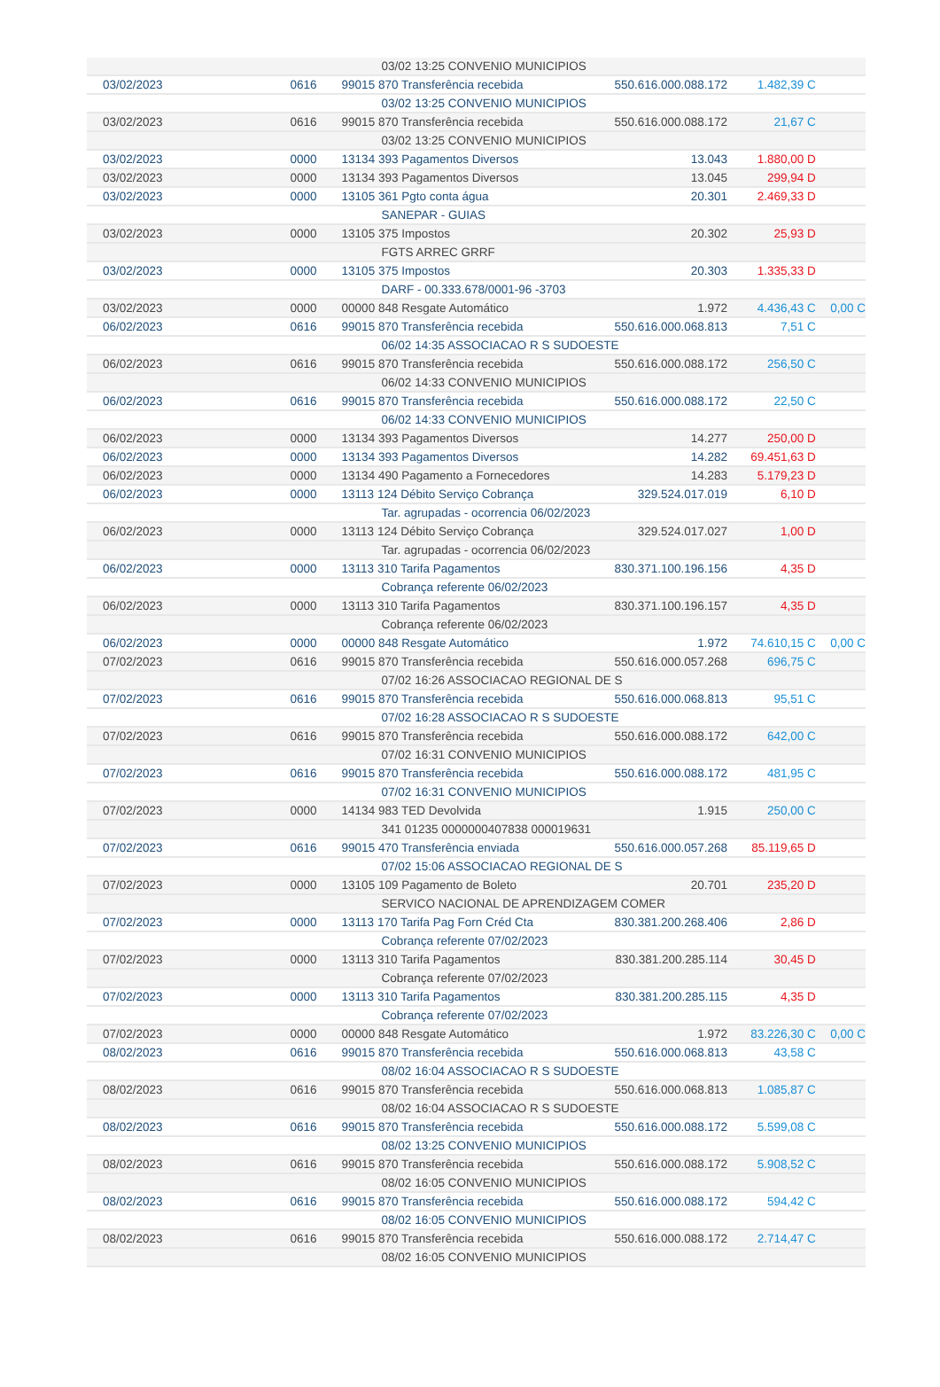| | | 03/02 13:25 CONVENIO MUNICIPIOS | | | |
| 03/02/2023 | 0616 | 99015 870 Transferência recebida | 550.616.000.088.172 | 1.482,39 C | |
| | | 03/02 13:25 CONVENIO MUNICIPIOS | | | |
| 03/02/2023 | 0616 | 99015 870 Transferência recebida | 550.616.000.088.172 | 21,67 C | |
| | | 03/02 13:25 CONVENIO MUNICIPIOS | | | |
| 03/02/2023 | 0000 | 13134 393 Pagamentos Diversos | 13.043 | 1.880,00 D | |
| 03/02/2023 | 0000 | 13134 393 Pagamentos Diversos | 13.045 | 299,94 D | |
| 03/02/2023 | 0000 | 13105 361 Pgto conta água | 20.301 | 2.469,33 D | |
| | | SANEPAR - GUIAS | | | |
| 03/02/2023 | 0000 | 13105 375 Impostos | 20.302 | 25,93 D | |
| | | FGTS ARREC GRRF | | | |
| 03/02/2023 | 0000 | 13105 375 Impostos | 20.303 | 1.335,33 D | |
| | | DARF - 00.333.678/0001-96 -3703 | | | |
| 03/02/2023 | 0000 | 00000 848 Resgate Automático | 1.972 | 4.436,43 C | 0,00 C |
| 06/02/2023 | 0616 | 99015 870 Transferência recebida | 550.616.000.068.813 | 7,51 C | |
| | | 06/02 14:35 ASSOCIACAO R S SUDOESTE | | | |
| 06/02/2023 | 0616 | 99015 870 Transferência recebida | 550.616.000.088.172 | 256,50 C | |
| | | 06/02 14:33 CONVENIO MUNICIPIOS | | | |
| 06/02/2023 | 0616 | 99015 870 Transferência recebida | 550.616.000.088.172 | 22,50 C | |
| | | 06/02 14:33 CONVENIO MUNICIPIOS | | | |
| 06/02/2023 | 0000 | 13134 393 Pagamentos Diversos | 14.277 | 250,00 D | |
| 06/02/2023 | 0000 | 13134 393 Pagamentos Diversos | 14.282 | 69.451,63 D | |
| 06/02/2023 | 0000 | 13134 490 Pagamento a Fornecedores | 14.283 | 5.179,23 D | |
| 06/02/2023 | 0000 | 13113 124 Débito Serviço Cobrança | 329.524.017.019 | 6,10 D | |
| | | Tar. agrupadas - ocorrencia 06/02/2023 | | | |
| 06/02/2023 | 0000 | 13113 124 Débito Serviço Cobrança | 329.524.017.027 | 1,00 D | |
| | | Tar. agrupadas - ocorrencia 06/02/2023 | | | |
| 06/02/2023 | 0000 | 13113 310 Tarifa Pagamentos | 830.371.100.196.156 | 4,35 D | |
| | | Cobrança referente 06/02/2023 | | | |
| 06/02/2023 | 0000 | 13113 310 Tarifa Pagamentos | 830.371.100.196.157 | 4,35 D | |
| | | Cobrança referente 06/02/2023 | | | |
| 06/02/2023 | 0000 | 00000 848 Resgate Automático | 1.972 | 74.610,15 C | 0,00 C |
| 07/02/2023 | 0616 | 99015 870 Transferência recebida | 550.616.000.057.268 | 696,75 C | |
| | | 07/02 16:26 ASSOCIACAO REGIONAL DE S | | | |
| 07/02/2023 | 0616 | 99015 870 Transferência recebida | 550.616.000.068.813 | 95,51 C | |
| | | 07/02 16:28 ASSOCIACAO R S SUDOESTE | | | |
| 07/02/2023 | 0616 | 99015 870 Transferência recebida | 550.616.000.088.172 | 642,00 C | |
| | | 07/02 16:31 CONVENIO MUNICIPIOS | | | |
| 07/02/2023 | 0616 | 99015 870 Transferência recebida | 550.616.000.088.172 | 481,95 C | |
| | | 07/02 16:31 CONVENIO MUNICIPIOS | | | |
| 07/02/2023 | 0000 | 14134 983 TED Devolvida | 1.915 | 250,00 C | |
| | | 341 01235 0000000407838 000019631 | | | |
| 07/02/2023 | 0616 | 99015 470 Transferência enviada | 550.616.000.057.268 | 85.119,65 D | |
| | | 07/02 15:06 ASSOCIACAO REGIONAL DE S | | | |
| 07/02/2023 | 0000 | 13105 109 Pagamento de Boleto | 20.701 | 235,20 D | |
| | | SERVICO NACIONAL DE APRENDIZAGEM COMER | | | |
| 07/02/2023 | 0000 | 13113 170 Tarifa Pag Forn Créd Cta | 830.381.200.268.406 | 2,86 D | |
| | | Cobrança referente 07/02/2023 | | | |
| 07/02/2023 | 0000 | 13113 310 Tarifa Pagamentos | 830.381.200.285.114 | 30,45 D | |
| | | Cobrança referente 07/02/2023 | | | |
| 07/02/2023 | 0000 | 13113 310 Tarifa Pagamentos | 830.381.200.285.115 | 4,35 D | |
| | | Cobrança referente 07/02/2023 | | | |
| 07/02/2023 | 0000 | 00000 848 Resgate Automático | 1.972 | 83.226,30 C | 0,00 C |
| 08/02/2023 | 0616 | 99015 870 Transferência recebida | 550.616.000.068.813 | 43,58 C | |
| | | 08/02 16:04 ASSOCIACAO R S SUDOESTE | | | |
| 08/02/2023 | 0616 | 99015 870 Transferência recebida | 550.616.000.068.813 | 1.085,87 C | |
| | | 08/02 16:04 ASSOCIACAO R S SUDOESTE | | | |
| 08/02/2023 | 0616 | 99015 870 Transferência recebida | 550.616.000.088.172 | 5.599,08 C | |
| | | 08/02 13:25 CONVENIO MUNICIPIOS | | | |
| 08/02/2023 | 0616 | 99015 870 Transferência recebida | 550.616.000.088.172 | 5.908,52 C | |
| | | 08/02 16:05 CONVENIO MUNICIPIOS | | | |
| 08/02/2023 | 0616 | 99015 870 Transferência recebida | 550.616.000.088.172 | 594,42 C | |
| | | 08/02 16:05 CONVENIO MUNICIPIOS | | | |
| 08/02/2023 | 0616 | 99015 870 Transferência recebida | 550.616.000.088.172 | 2.714,47 C | |
| | | 08/02 16:05 CONVENIO MUNICIPIOS | | | |